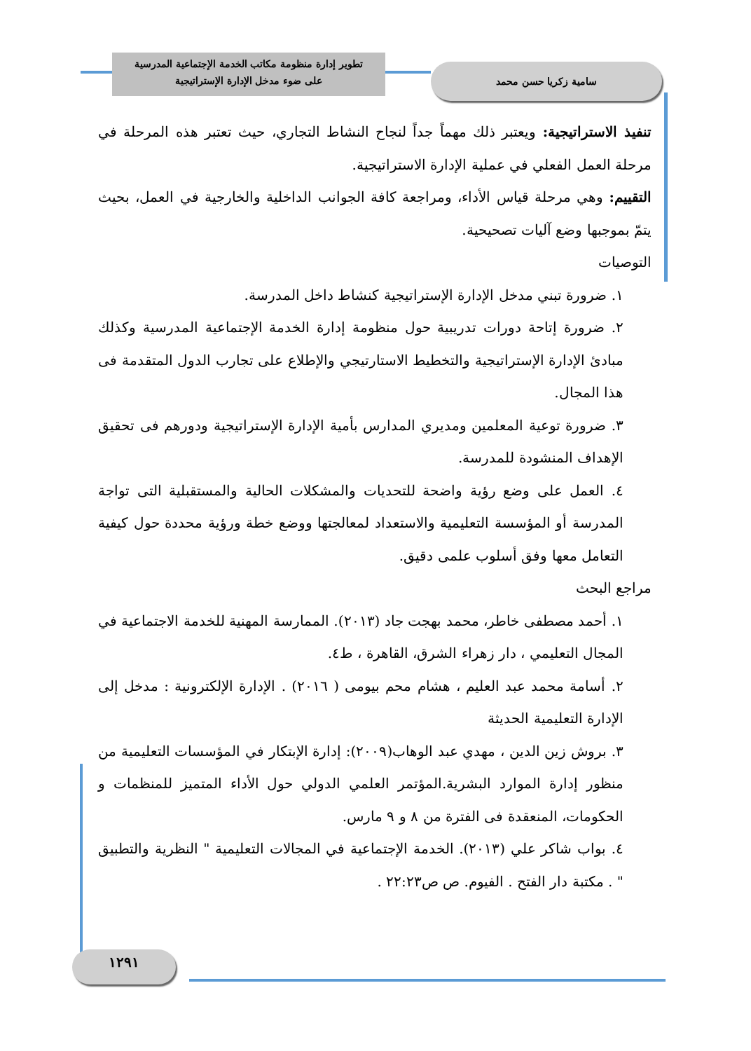تطوير إدارة منظومة مكاتب الخدمة الإجتماعية المدرسية
على ضوء مدخل الإدارة الإستراتيجية
سامية زكريا حسن محمد
تنفيذ الاستراتيجية: ويعتبر ذلك مهماً جداً لنجاح النشاط التجاري، حيث تعتبر هذه المرحلة في مرحلة العمل الفعلي في عملية الإدارة الاستراتيجية.
التقييم: وهي مرحلة قياس الأداء، ومراجعة كافة الجوانب الداخلية والخارجية في العمل، بحيث يتمّ بموجبها وضع آليات تصحيحية.
التوصيات
١. ضرورة تبني مدخل الإدارة الإستراتيجية كنشاط داخل المدرسة.
٢. ضرورة إتاحة دورات تدريبية حول منظومة إدارة الخدمة الإجتماعية المدرسية وكذلك مبادئ الإدارة الإستراتيجية والتخطيط الاستارتيجي والإطلاع على تجارب الدول المتقدمة فى هذا المجال.
٣. ضرورة توعية المعلمين ومديري المدارس بأمية الإدارة الإستراتيجية ودورهم فى تحقيق الإهداف المنشودة للمدرسة.
٤. العمل على وضع رؤية واضحة للتحديات والمشكلات الحالية والمستقبلية التى تواجة المدرسة أو المؤسسة التعليمية والاستعداد لمعالجتها ووضع خطة ورؤية محددة حول كيفية التعامل معها وفق أسلوب علمى دقيق.
مراجع البحث
١. أحمد مصطفى خاطر، محمد بهجت جاد (٢٠١٣). الممارسة المهنية للخدمة الاجتماعية في المجال التعليمي ، دار زهراء الشرق، القاهرة ، ط٤.
٢. أسامة محمد عبد العليم ، هشام محم بيومى ( ٢٠١٦) . الإدارة الإلكترونية : مدخل إلى الإدارة التعليمية الحديثة
٣. بروش زين الدين ، مهدي عبد الوهاب(٢٠٠٩): إدارة الإبتكار في المؤسسات التعليمية من منظور إدارة الموارد البشرية.المؤتمر العلمي الدولي حول الأداء المتميز للمنظمات و الحكومات، المنعقدة فى الفترة من ٨ و ٩ مارس.
٤. بواب شاكر علي (٢٠١٣). الخدمة الإجتماعية في المجالات التعليمية " النظرية والتطبيق " . مكتبة دار الفتح . الفيوم. ص ص٢٢:٢٣ .
١٢٩١